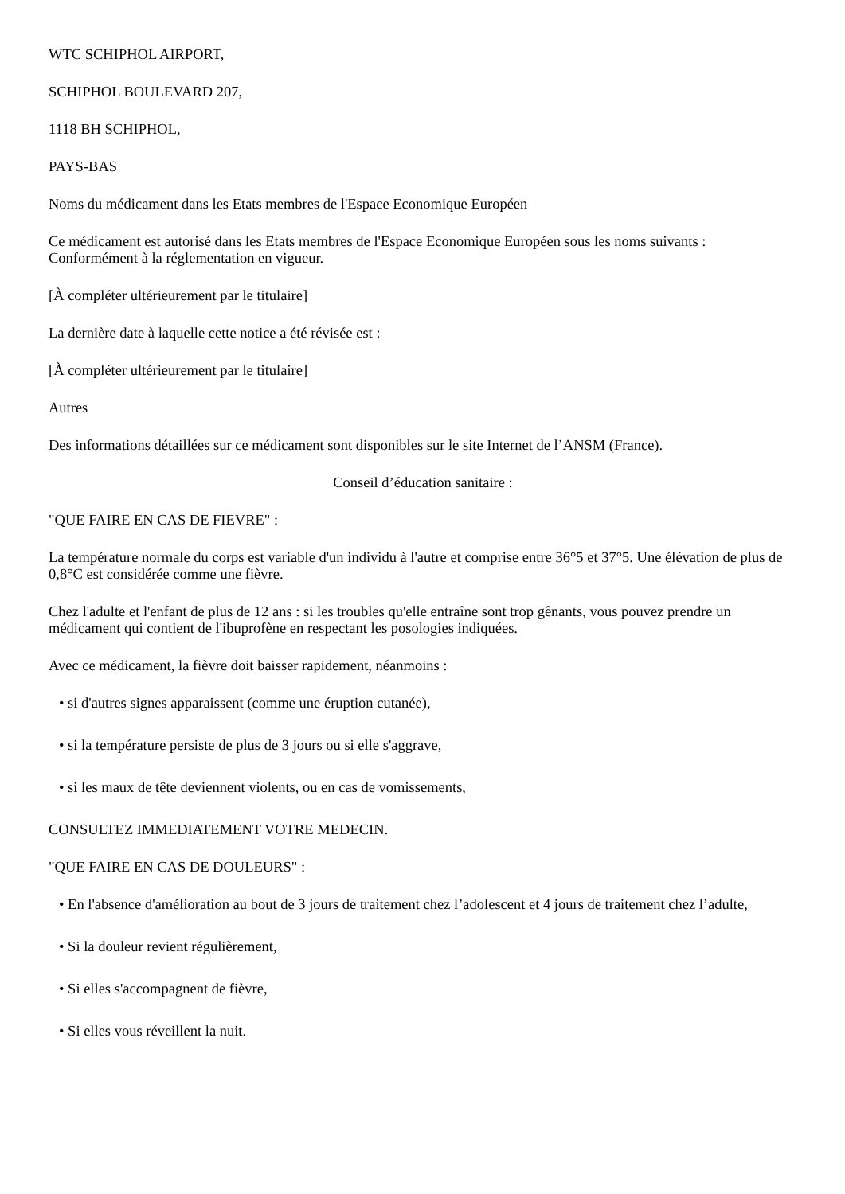WTC SCHIPHOL AIRPORT,
SCHIPHOL BOULEVARD 207,
1118 BH SCHIPHOL,
PAYS-BAS
Noms du médicament dans les Etats membres de l'Espace Economique Européen
Ce médicament est autorisé dans les Etats membres de l'Espace Economique Européen sous les noms suivants : Conformément à la réglementation en vigueur.
[À compléter ultérieurement par le titulaire]
La dernière date à laquelle cette notice a été révisée est :
[À compléter ultérieurement par le titulaire]
Autres
Des informations détaillées sur ce médicament sont disponibles sur le site Internet de l’ANSM (France).
Conseil d’éducation sanitaire :
"QUE FAIRE EN CAS DE FIEVRE" :
La température normale du corps est variable d'un individu à l'autre et comprise entre 36°5 et 37°5. Une élévation de plus de 0,8°C est considérée comme une fièvre.
Chez l'adulte et l'enfant de plus de 12 ans : si les troubles qu'elle entraîne sont trop gênants, vous pouvez prendre un médicament qui contient de l'ibuprofène en respectant les posologies indiquées.
Avec ce médicament, la fièvre doit baisser rapidement, néanmoins :
• si d'autres signes apparaissent (comme une éruption cutanée),
• si la température persiste de plus de 3 jours ou si elle s'aggrave,
• si les maux de tête deviennent violents, ou en cas de vomissements,
CONSULTEZ IMMEDIATEMENT VOTRE MEDECIN.
"QUE FAIRE EN CAS DE DOULEURS" :
• En l'absence d'amélioration au bout de 3 jours de traitement chez l’adolescent et 4 jours de traitement chez l’adulte,
• Si la douleur revient régulièrement,
• Si elles s'accompagnent de fièvre,
• Si elles vous réveillent la nuit.